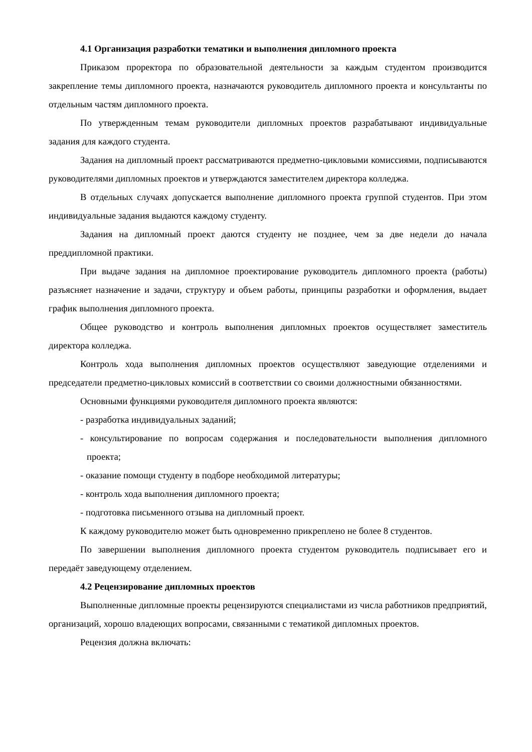4.1 Организация разработки тематики и выполнения дипломного проекта
Приказом проректора по образовательной деятельности за каждым студентом производится закрепление темы дипломного проекта, назначаются руководитель дипломного проекта и консультанты по отдельным частям дипломного проекта.
По утвержденным темам руководители дипломных проектов разрабатывают индивидуальные задания для каждого студента.
Задания на дипломный проект рассматриваются предметно-цикловыми комиссиями, подписываются руководителями дипломных проектов и утверждаются заместителем директора колледжа.
В отдельных случаях допускается выполнение дипломного проекта группой студентов. При этом индивидуальные задания выдаются каждому студенту.
Задания на дипломный проект даются студенту не позднее, чем за две недели до начала преддипломной практики.
При выдаче задания на дипломное проектирование руководитель дипломного проекта (работы) разъясняет назначение и задачи, структуру и объем работы, принципы разработки и оформления, выдает график выполнения дипломного проекта.
Общее руководство и контроль выполнения дипломных проектов осуществляет заместитель директора колледжа.
Контроль хода выполнения дипломных проектов осуществляют заведующие отделениями и председатели предметно-цикловых комиссий в соответствии со своими должностными обязанностями.
Основными функциями руководителя дипломного проекта являются:
- разработка индивидуальных заданий;
- консультирование по вопросам содержания и последовательности выполнения дипломного проекта;
- оказание помощи студенту в подборе необходимой литературы;
- контроль хода выполнения дипломного проекта;
- подготовка письменного отзыва на дипломный проект.
К каждому руководителю может быть одновременно прикреплено не более 8 студентов.
По завершении выполнения дипломного проекта студентом руководитель подписывает его и передаёт заведующему отделением.
4.2 Рецензирование дипломных проектов
Выполненные дипломные проекты рецензируются специалистами из числа работников предприятий, организаций, хорошо владеющих вопросами, связанными с тематикой дипломных проектов.
Рецензия должна включать: